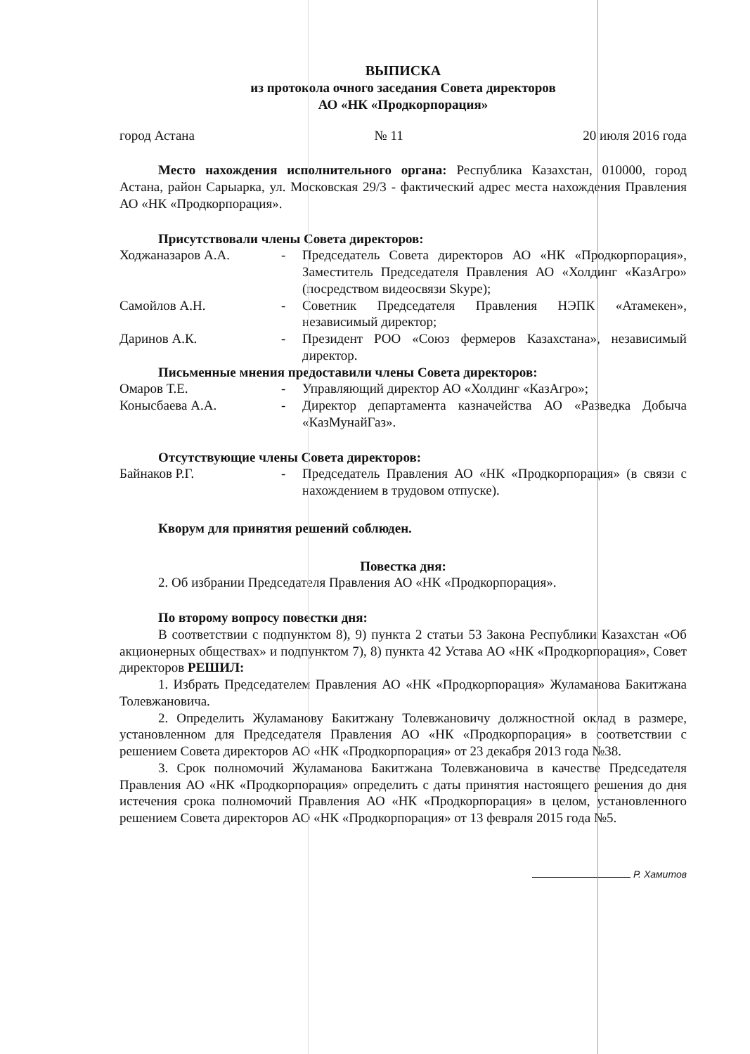ВЫПИСКА
из протокола очного заседания Совета директоров
АО «НК «Продкорпорация»
город Астана № 11 20 июля 2016 года
Место нахождения исполнительного органа: Республика Казахстан, 010000, город Астана, район Сарыарка, ул. Московская 29/3 - фактический адрес места нахождения Правления АО «НК «Продкорпорация».
Присутствовали члены Совета директоров:
Ходжаназаров А.А.
-
Председатель Совета директоров АО «НК «Продкорпорация», Заместитель Председателя Правления АО «Холдинг «КазАгро» (посредством видеосвязи Skype);
Самойлов А.Н.
-
Советник Председателя Правления НЭПК «Атамекен», независимый директор;
Даринов А.К.
-
Президент РОО «Союз фермеров Казахстана», независимый директор.
Письменные мнения предоставили члены Совета директоров:
Омаров Т.Е.
-
Управляющий директор АО «Холдинг «КазАгро»;
Конысбаева А.А.
-
Директор департамента казначейства АО «Разведка Добыча «КазМунайГаз».
Отсутствующие члены Совета директоров:
Байнаков Р.Г.
-
Председатель Правления АО «НК «Продкорпорация» (в связи с нахождением в трудовом отпуске).
Кворум для принятия решений соблюден.
Повестка дня:
2. Об избрании Председателя Правления АО «НК «Продкорпорация».
По второму вопросу повестки дня:
В соответствии с подпунктом 8), 9) пункта 2 статьи 53 Закона Республики Казахстан «Об акционерных обществах» и подпунктом 7), 8) пункта 42 Устава АО «НК «Продкорпорация», Совет директоров РЕШИЛ:
1. Избрать Председателем Правления АО «НК «Продкорпорация» Жуламанова Бакитжана Толевжановича.
2. Определить Жуламанову Бакитжану Толевжановичу должностной оклад в размере, установленном для Председателя Правления АО «НК «Продкорпорация» в соответствии с решением Совета директоров АО «НК «Продкорпорация» от 23 декабря 2013 года №38.
3. Срок полномочий Жуламанова Бакитжана Толевжановича в качестве Председателя Правления АО «НК «Продкорпорация» определить с даты принятия настоящего решения до дня истечения срока полномочий Правления АО «НК «Продкорпорация» в целом, установленного решением Совета директоров АО «НК «Продкорпорация» от 13 февраля 2015 года №5.
Р. Хамитов